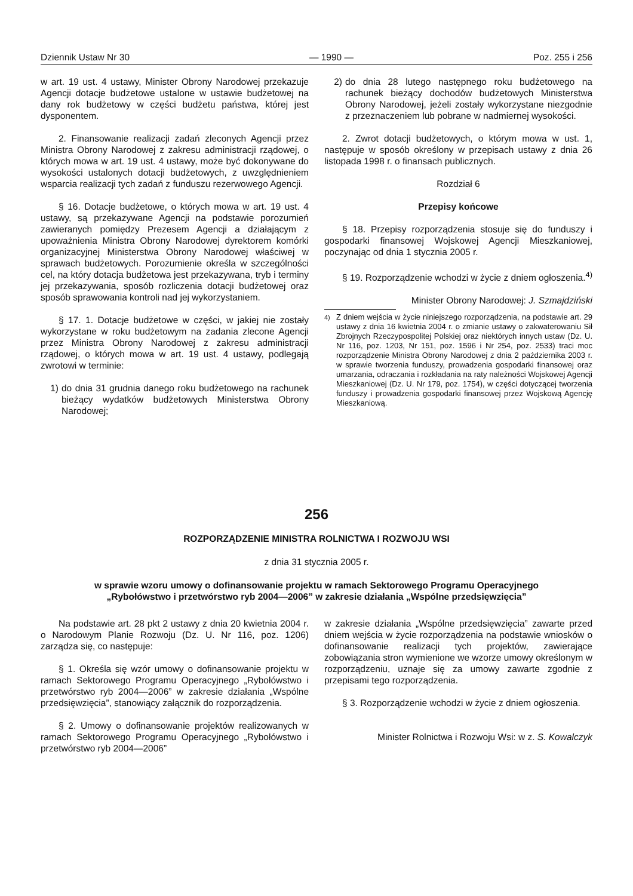Dziennik Ustaw Nr 30 — 1990 — Poz. 255 i 256
w art. 19 ust. 4 ustawy, Minister Obrony Narodowej przekazuje Agencji dotacje budżetowe ustalone w ustawie budżetowej na dany rok budżetowy w części budżetu państwa, której jest dysponentem.
2. Finansowanie realizacji zadań zleconych Agencji przez Ministra Obrony Narodowej z zakresu administracji rządowej, o których mowa w art. 19 ust. 4 ustawy, może być dokonywane do wysokości ustalonych dotacji budżetowych, z uwzględnieniem wsparcia realizacji tych zadań z funduszu rezerwowego Agencji.
§ 16. Dotacje budżetowe, o których mowa w art. 19 ust. 4 ustawy, są przekazywane Agencji na podstawie porozumień zawieranych pomiędzy Prezesem Agencji a działającym z upoważnienia Ministra Obrony Narodowej dyrektorem komórki organizacyjnej Ministerstwa Obrony Narodowej właściwej w sprawach budżetowych. Porozumienie określa w szczególności cel, na który dotacja budżetowa jest przekazywana, tryb i terminy jej przekazywania, sposób rozliczenia dotacji budżetowej oraz sposób sprawowania kontroli nad jej wykorzystaniem.
§ 17. 1. Dotacje budżetowe w części, w jakiej nie zostały wykorzystane w roku budżetowym na zadania zlecone Agencji przez Ministra Obrony Narodowej z zakresu administracji rządowej, o których mowa w art. 19 ust. 4 ustawy, podlegają zwrotowi w terminie:
1) do dnia 31 grudnia danego roku budżetowego na rachunek bieżący wydatków budżetowych Ministerstwa Obrony Narodowej;
2) do dnia 28 lutego następnego roku budżetowego na rachunek bieżący dochodów budżetowych Ministerstwa Obrony Narodowej, jeżeli zostały wykorzystane niezgodnie z przeznaczeniem lub pobrane w nadmiernej wysokości.
2. Zwrot dotacji budżetowych, o którym mowa w ust. 1, następuje w sposób określony w przepisach ustawy z dnia 26 listopada 1998 r. o finansach publicznych.
Rozdział 6
Przepisy końcowe
§ 18. Przepisy rozporządzenia stosuje się do funduszy i gospodarki finansowej Wojskowej Agencji Mieszkaniowej, poczynając od dnia 1 stycznia 2005 r.
§ 19. Rozporządzenie wchodzi w życie z dniem ogłoszenia.<sup>4)</sup>
Minister Obrony Narodowej: J. Szmajdziński
<sup>4)</sup> Z dniem wejścia w życie niniejszego rozporządzenia, na podstawie art. 29 ustawy z dnia 16 kwietnia 2004 r. o zmianie ustawy o zakwaterowaniu Sił Zbrojnych Rzeczypospolitej Polskiej oraz niektórych innych ustaw (Dz. U. Nr 116, poz. 1203, Nr 151, poz. 1596 i Nr 254, poz. 2533) traci moc rozporządzenie Ministra Obrony Narodowej z dnia 2 października 2003 r. w sprawie tworzenia funduszy, prowadzenia gospodarki finansowej oraz umarzania, odraczania i rozkładania na raty należności Wojskowej Agencji Mieszkaniowej (Dz. U. Nr 179, poz. 1754), w części dotyczącej tworzenia funduszy i prowadzenia gospodarki finansowej przez Wojskową Agencję Mieszkaniową.
256
ROZPORZĄDZENIE MINISTRA ROLNICTWA I ROZWOJU WSI
z dnia 31 stycznia 2005 r.
w sprawie wzoru umowy o dofinansowanie projektu w ramach Sektorowego Programu Operacyjnego
„Rybołówstwo i przetwórstwo ryb 2004—2006” w zakresie działania „Wspólne przedsięwzięcia”
Na podstawie art. 28 pkt 2 ustawy z dnia 20 kwietnia 2004 r. o Narodowym Planie Rozwoju (Dz. U. Nr 116, poz. 1206) zarządza się, co następuje:
§ 1. Określa się wzór umowy o dofinansowanie projektu w ramach Sektorowego Programu Operacyjnego „Rybołówstwo i przetwórstwo ryb 2004—2006” w zakresie działania „Wspólne przedsięwzięcia”, stanowiący załącznik do rozporządzenia.
§ 2. Umowy o dofinansowanie projektów realizowanych w ramach Sektorowego Programu Operacyjnego „Rybołówstwo i przetwórstwo ryb 2004—2006”
w zakresie działania „Wspólne przedsięwzięcia” zawarte przed dniem wejścia w życie rozporządzenia na podstawie wniosków o dofinansowanie realizacji tych projektów, zawierające zobowiązania stron wymienione we wzorze umowy określonym w rozporządzeniu, uznaje się za umowy zawarte zgodnie z przepisami tego rozporządzenia.
§ 3. Rozporządzenie wchodzi w życie z dniem ogłoszenia.
Minister Rolnictwa i Rozwoju Wsi: w z. S. Kowalczyk